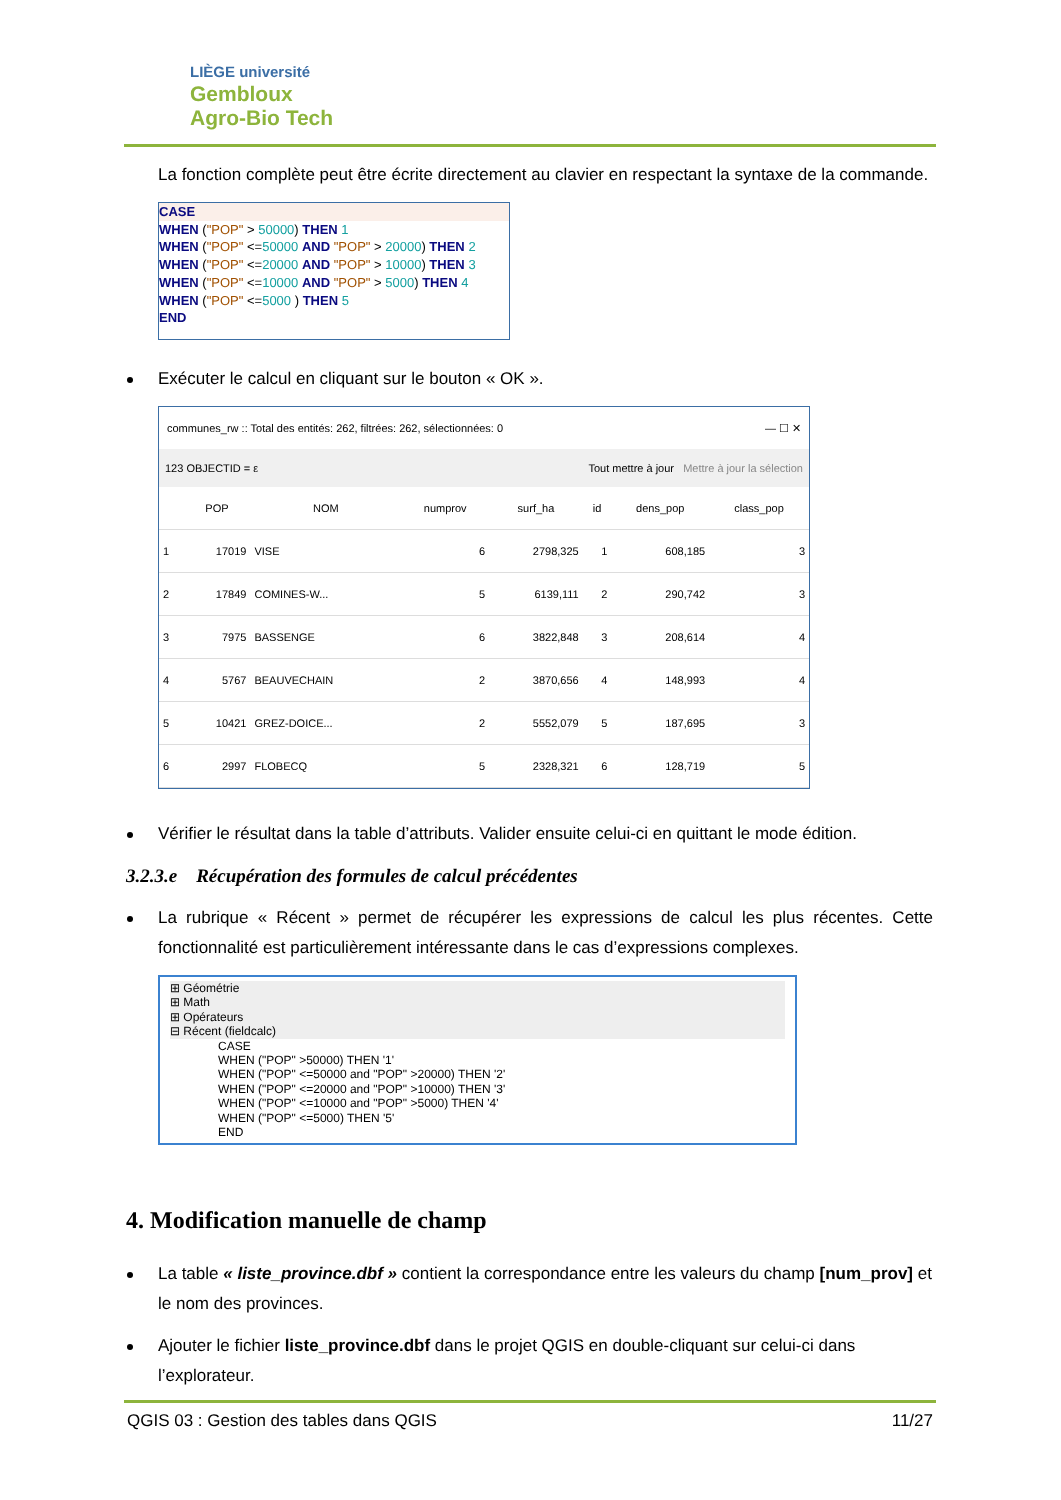LIÈGE université
Gembloux
Agro-Bio Tech
La fonction complète peut être écrite directement au clavier en respectant la syntaxe de la commande.
CASE
WHEN ("POP" > 50000) THEN 1
WHEN ("POP" <=50000 AND "POP" > 20000) THEN 2
WHEN ("POP" <=20000 AND "POP" > 10000) THEN 3
WHEN ("POP" <=10000 AND "POP" > 5000) THEN 4
WHEN ("POP" <=5000 ) THEN 5
END
Exécuter le calcul en cliquant sur le bouton « OK ».
communes_rw :: Total des entités: 262, filtrées: 262, sélectionnées: 0 — ☐ ✕
123 OBJECTID = ε Tout mettre à jour Mettre à jour la sélection
| | POP | NOM | numprov | surf_ha | id | dens_pop | class_pop |
| --- | --- | --- | --- | --- | --- | --- | --- |
| 1 | 17019 | VISE | 6 | 2798,325 | 1 | 608,185 | 3 |
| 2 | 17849 | COMINES-W... | 5 | 6139,111 | 2 | 290,742 | 3 |
| 3 | 7975 | BASSENGE | 6 | 3822,848 | 3 | 208,614 | 4 |
| 4 | 5767 | BEAUVECHAIN | 2 | 3870,656 | 4 | 148,993 | 4 |
| 5 | 10421 | GREZ-DOICE... | 2 | 5552,079 | 5 | 187,695 | 3 |
| 6 | 2997 | FLOBECQ | 5 | 2328,321 | 6 | 128,719 | 5 |
Vérifier le résultat dans la table d’attributs. Valider ensuite celui-ci en quittant le mode édition.
3.2.3.e Récupération des formules de calcul précédentes
La rubrique « Récent » permet de récupérer les expressions de calcul les plus récentes. Cette fonctionnalité est particulièrement intéressante dans le cas d’expressions complexes.
⊞ Géométrie
⊞ Math
⊞ Opérateurs
⊟ Récent (fieldcalc)
CASE
WHEN ("POP" >50000) THEN '1'
WHEN ("POP" <=50000 and "POP" >20000) THEN '2'
WHEN ("POP" <=20000 and "POP" >10000) THEN '3'
WHEN ("POP" <=10000 and "POP" >5000) THEN '4'
WHEN ("POP" <=5000) THEN '5'
END
4. Modification manuelle de champ
La table « liste_province.dbf » contient la correspondance entre les valeurs du champ [num_prov] et le nom des provinces.
Ajouter le fichier liste_province.dbf dans le projet QGIS en double-cliquant sur celui-ci dans l’explorateur.
QGIS 03 : Gestion des tables dans QGIS 11/27